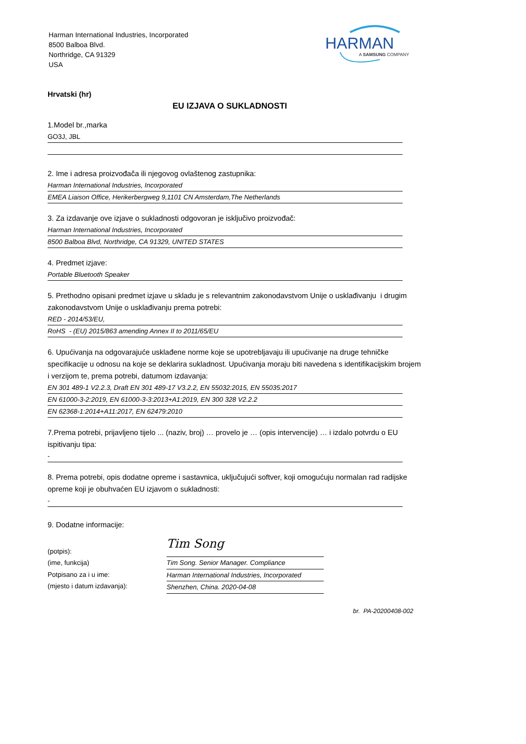Harman International Industries, Incorporated
8500 Balboa Blvd.
Northridge, CA 91329
USA
HARMAN
A SAMSUNG COMPANY
Hrvatski (hr)
EU IZJAVA O SUKLADNOSTI
1.Model br.,marka
GO3J, JBL
2. Ime i adresa proizvođača ili njegovog ovlaštenog zastupnika:
Harman International Industries, Incorporated
EMEA Liaison Office, Herikerbergweg 9,1101 CN Amsterdam,The Netherlands
3. Za izdavanje ove izjave o sukladnosti odgovoran je isključivo proizvođač:
Harman International Industries, Incorporated
8500 Balboa Blvd, Northridge, CA 91329, UNITED STATES
4. Predmet izjave:
Portable Bluetooth Speaker
5. Prethodno opisani predmet izjave u skladu je s relevantnim zakonodavstvom Unije o usklađivanju i drugim zakonodavstvom Unije o usklađivanju prema potrebi:
RED - 2014/53/EU,
RoHS - (EU) 2015/863 amending Annex II to 2011/65/EU
6. Upućivanja na odgovarajuće usklađene norme koje se upotrebljavaju ili upućivanje na druge tehničke specifikacije u odnosu na koje se deklarira sukladnost. Upućivanja moraju biti navedena s identifikacijskim brojem i verzijom te, prema potrebi, datumom izdavanja:
EN 301 489-1 V2.2.3, Draft EN 301 489-17 V3.2.2, EN 55032:2015, EN 55035:2017
EN 61000-3-2:2019, EN 61000-3-3:2013+A1:2019, EN 300 328 V2.2.2
EN 62368-1:2014+A11:2017, EN 62479:2010
7.Prema potrebi, prijavljeno tijelo ... (naziv, broj) … provelo je … (opis intervencije) … i izdalo potvrdu o EU ispitivanju tipa:
-
8. Prema potrebi, opis dodatne opreme i sastavnica, uključujući softver, koji omogućuju normalan rad radijske opreme koji je obuhvaćen EU izjavom o sukladnosti:
-
9. Dodatne informacije:
(potpis):
(ime, funkcija)
Potpisano za i u ime:
(mjesto i datum izdavanja):
Tim Song
Tim Song. Senior Manager. Compliance
Harman International Industries, Incorporated
Shenzhen, China. 2020-04-08
br. PA-20200408-002